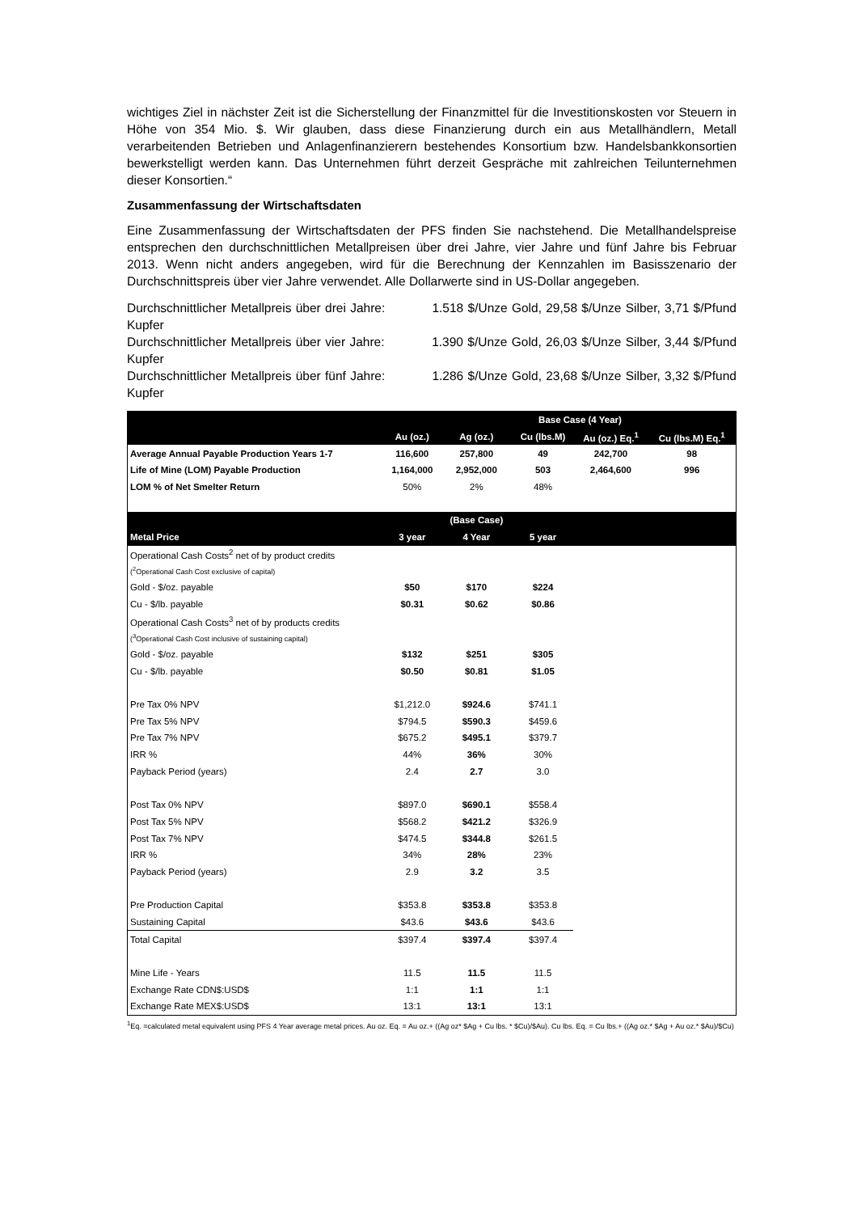wichtiges Ziel in nächster Zeit ist die Sicherstellung der Finanzmittel für die Investitionskosten vor Steuern in Höhe von 354 Mio. $. Wir glauben, dass diese Finanzierung durch ein aus Metallhändlern, Metall verarbeitenden Betrieben und Anlagenfinanzierern bestehendes Konsortium bzw. Handelsbankkonsortien bewerkstelligt werden kann. Das Unternehmen führt derzeit Gespräche mit zahlreichen Teilunternehmen dieser Konsortien.“
Zusammenfassung der Wirtschaftsdaten
Eine Zusammenfassung der Wirtschaftsdaten der PFS finden Sie nachstehend. Die Metallhandelspreise entsprechen den durchschnittlichen Metallpreisen über drei Jahre, vier Jahre und fünf Jahre bis Februar 2013. Wenn nicht anders angegeben, wird für die Berechnung der Kennzahlen im Basisszenario der Durchschnittspreis über vier Jahre verwendet. Alle Dollarwerte sind in US-Dollar angegeben.
Durchschnittlicher Metallpreis über drei Jahre: 1.518 $/Unze Gold, 29,58 $/Unze Silber, 3,71 $/Pfund Kupfer
Durchschnittlicher Metallpreis über vier Jahre: 1.390 $/Unze Gold, 26,03 $/Unze Silber, 3,44 $/Pfund Kupfer
Durchschnittlicher Metallpreis über fünf Jahre: 1.286 $/Unze Gold, 23,68 $/Unze Silber, 3,32 $/Pfund Kupfer
| | | | Base Case (4 Year) | | |
| --- | --- | --- | --- | --- | --- |
| | Au (oz.) | Ag (oz.) | Cu (lbs.M) | Au (oz.) Eq.<sup>1</sup> | Cu (lbs.M) Eq.<sup>1</sup> |
| Average Annual Payable Production Years 1-7 | 116,600 | 257,800 | 49 | 242,700 | 98 |
| Life of Mine (LOM) Payable Production | 1,164,000 | 2,952,000 | 503 | 2,464,600 | 996 |
| LOM % of Net Smelter Return | 50% | 2% | 48% | | |
| | | (Base Case) | | | |
| Metal Price | 3 year | 4 Year | 5 year | | |
| Operational Cash Costs<sup>2</sup> net of by product credits | | | | | |
| (<sup>2</sup>Operational Cash Cost exclusive of capital) | | | | | |
| Gold - $/oz. payable | $50 | $170 | $224 | | |
| Cu - $/lb. payable | $0.31 | $0.62 | $0.86 | | |
| Operational Cash Costs<sup>3</sup> net of by products credits | | | | | |
| (<sup>3</sup>Operational Cash Cost inclusive of sustaining capital) | | | | | |
| Gold - $/oz. payable | $132 | $251 | $305 | | |
| Cu - $/lb. payable | $0.50 | $0.81 | $1.05 | | |
| Pre Tax 0% NPV | $1,212.0 | $924.6 | $741.1 | | |
| Pre Tax 5% NPV | $794.5 | $590.3 | $459.6 | | |
| Pre Tax 7% NPV | $675.2 | $495.1 | $379.7 | | |
| IRR % | 44% | 36% | 30% | | |
| Payback Period (years) | 2.4 | 2.7 | 3.0 | | |
| Post Tax 0% NPV | $897.0 | $690.1 | $558.4 | | |
| Post Tax 5% NPV | $568.2 | $421.2 | $326.9 | | |
| Post Tax 7% NPV | $474.5 | $344.8 | $261.5 | | |
| IRR % | 34% | 28% | 23% | | |
| Payback Period (years) | 2.9 | 3.2 | 3.5 | | |
| Pre Production Capital | $353.8 | $353.8 | $353.8 | | |
| Sustaining Capital | $43.6 | $43.6 | $43.6 | | |
| Total Capital | $397.4 | $397.4 | $397.4 | | |
| Mine Life - Years | 11.5 | 11.5 | 11.5 | | |
| Exchange Rate CDN$:USD$ | 1:1 | 1:1 | 1:1 | | |
| Exchange Rate MEX$:USD$ | 13:1 | 13:1 | 13:1 | | |
<sup>1</sup> Eq. =calculated metal equivalent using PFS 4 Year average metal prices. Au oz. Eq. = Au oz.+ ((Ag oz* $Ag + Cu lbs. * $Cu)/$Au). Cu lbs. Eq. = Cu lbs.+ ((Ag oz.* $Ag + Au oz.* $Au)/$Cu)